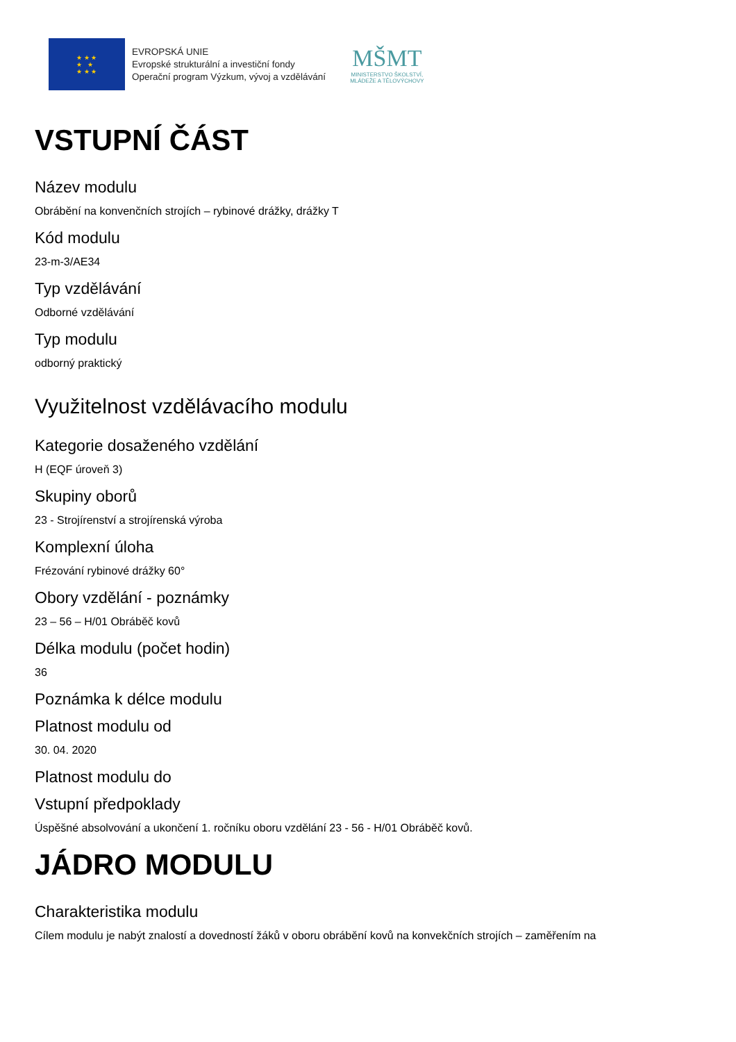★ ★ ★
★ ★
★ ★ ★
EVROPSKÁ UNIE
Evropské strukturální a investiční fondy
Operační program Výzkum, vývoj a vzdělávání
MŠMT
MINISTERSTVO ŠKOLSTVÍ,
MLÁDEŽE A TĚLOVÝCHOVY
VSTUPNÍ ČÁST
Název modulu
Obrábění na konvenčních strojích – rybinové drážky, drážky T
Kód modulu
23-m-3/AE34
Typ vzdělávání
Odborné vzdělávání
Typ modulu
odborný praktický
Využitelnost vzdělávacího modulu
Kategorie dosaženého vzdělání
H (EQF úroveň 3)
Skupiny oborů
23 - Strojírenství a strojírenská výroba
Komplexní úloha
Frézování rybinové drážky 60°
Obory vzdělání - poznámky
23 – 56 – H/01 Obráběč kovů
Délka modulu (počet hodin)
36
Poznámka k délce modulu
Platnost modulu od
30. 04. 2020
Platnost modulu do
Vstupní předpoklady
Úspěšné absolvování a ukončení 1. ročníku oboru vzdělání 23 - 56 - H/01 Obráběč kovů.
JÁDRO MODULU
Charakteristika modulu
Cílem modulu je nabýt znalostí a dovedností žáků v oboru obrábění kovů na konvekčních strojích – zaměřením na